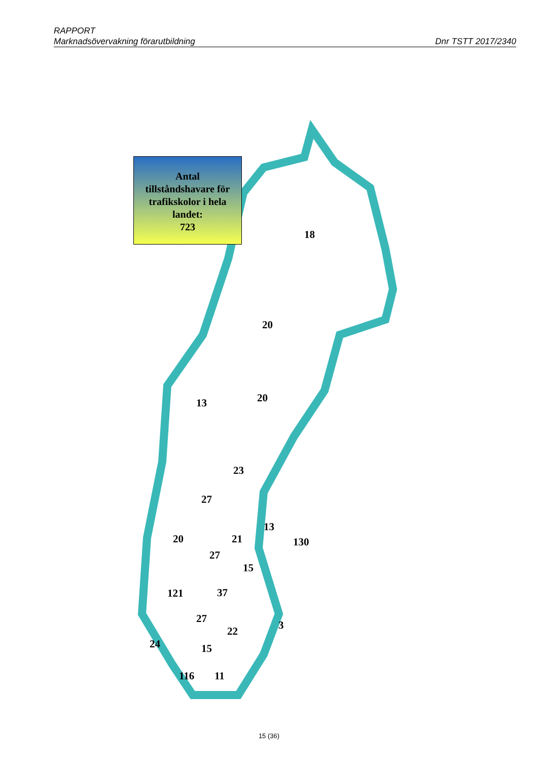RAPPORT
Marknadsövervakning förarutbildning Dnr TSTT 2017/2340
Antal
tillståndshavare för
trafikskolor i hela
landet:
723
18
20
13 20
23
27
13
20 21 130
27
15
121 37
27
3
22
24 15
116 11
15 (36)